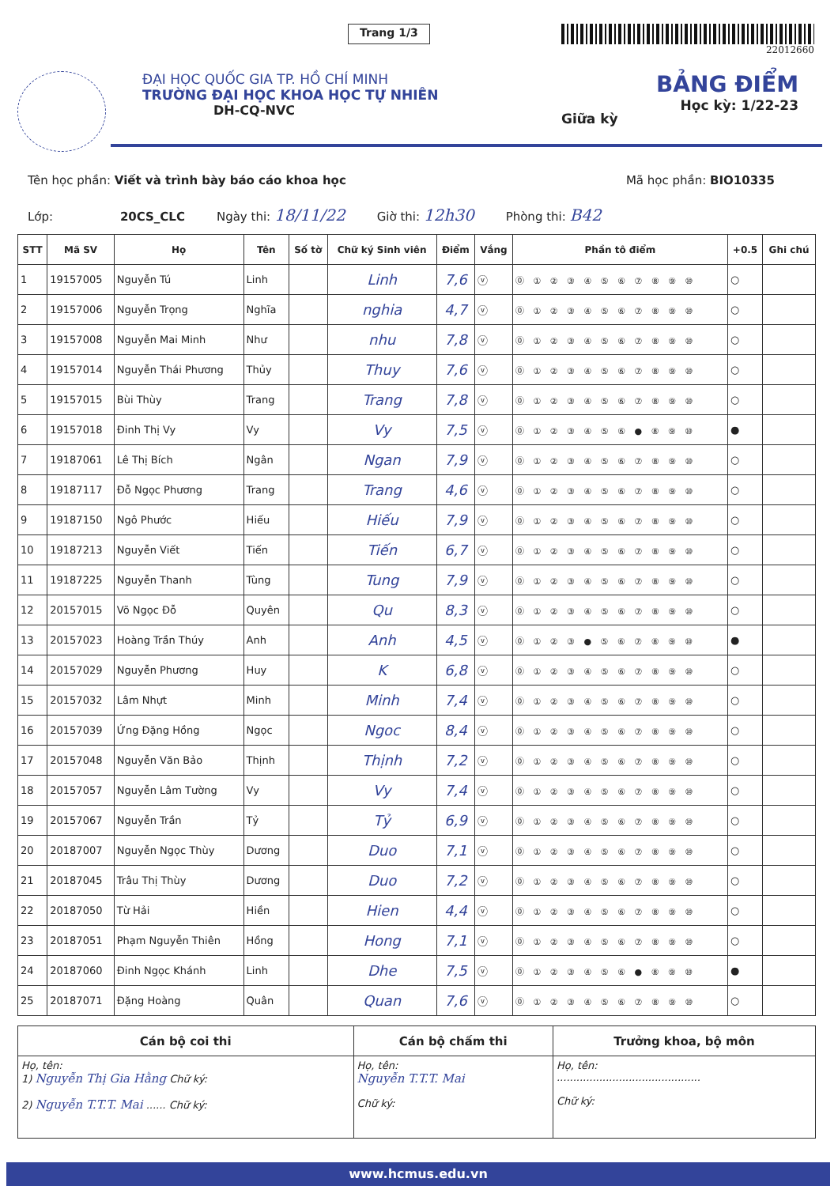Trang 1/3
22012660
ĐẠI HỌC QUỐC GIA TP. HỒ CHÍ MINH
TRƯỜNG ĐẠI HỌC KHOA HỌC TỰ NHIÊN
DH-CQ-NVC
Giữa kỳ
BẢNG ĐIỂM
Học kỳ: 1/22-23
Tên học phần: Viết và trình bày báo cáo khoa học Mã học phần: BIO10335
Lớp: 20CS_CLC Ngày thi: 18/11/22 Giờ thi: 12h30 Phòng thi: B42
| STT | Mã SV | Họ | Tên | Số tờ | Chữ ký Sinh viên | Điểm | Vắng | Phần tô điểm | +0.5 | Ghi chú |
| --- | --- | --- | --- | --- | --- | --- | --- | --- | --- | --- |
| 1 | 19157005 | Nguyễn Tú | Linh | | Linh | 7,6 | ⓥ | ⓪ ① ② ③ ④ ⑤ ⑥ ⑦ ⑧ ⑨ ⑩ | ○ | |
| 2 | 19157006 | Nguyễn Trọng | Nghĩa | | nghia | 4,7 | ⓥ | ⓪ ① ② ③ ④ ⑤ ⑥ ⑦ ⑧ ⑨ ⑩ | ○ | |
| 3 | 19157008 | Nguyễn Mai Minh | Như | | nhu | 7,8 | ⓥ | ⓪ ① ② ③ ④ ⑤ ⑥ ⑦ ⑧ ⑨ ⑩ | ○ | |
| 4 | 19157014 | Nguyễn Thái Phương | Thủy | | Thuy | 7,6 | ⓥ | ⓪ ① ② ③ ④ ⑤ ⑥ ⑦ ⑧ ⑨ ⑩ | ○ | |
| 5 | 19157015 | Bùi Thùy | Trang | | Trang | 7,8 | ⓥ | ⓪ ① ② ③ ④ ⑤ ⑥ ⑦ ⑧ ⑨ ⑩ | ○ | |
| 6 | 19157018 | Đinh Thị Vy | Vy | | Vy | 7,5 | ⓥ | ⓪ ① ② ③ ④ ⑤ ⑥ ● ⑧ ⑨ ⑩ | ● | |
| 7 | 19187061 | Lê Thị Bích | Ngân | | Ngan | 7,9 | ⓥ | ⓪ ① ② ③ ④ ⑤ ⑥ ⑦ ⑧ ⑨ ⑩ | ○ | |
| 8 | 19187117 | Đỗ Ngọc Phương | Trang | | Trang | 4,6 | ⓥ | ⓪ ① ② ③ ④ ⑤ ⑥ ⑦ ⑧ ⑨ ⑩ | ○ | |
| 9 | 19187150 | Ngô Phước | Hiếu | | Hiếu | 7,9 | ⓥ | ⓪ ① ② ③ ④ ⑤ ⑥ ⑦ ⑧ ⑨ ⑩ | ○ | |
| 10 | 19187213 | Nguyễn Viết | Tiến | | Tiến | 6,7 | ⓥ | ⓪ ① ② ③ ④ ⑤ ⑥ ⑦ ⑧ ⑨ ⑩ | ○ | |
| 11 | 19187225 | Nguyễn Thanh | Tùng | | Tung | 7,9 | ⓥ | ⓪ ① ② ③ ④ ⑤ ⑥ ⑦ ⑧ ⑨ ⑩ | ○ | |
| 12 | 20157015 | Võ Ngọc Đỗ | Quyên | | Qu | 8,3 | ⓥ | ⓪ ① ② ③ ④ ⑤ ⑥ ⑦ ⑧ ⑨ ⑩ | ○ | |
| 13 | 20157023 | Hoàng Trần Thúy | Anh | | Anh | 4,5 | ⓥ | ⓪ ① ② ③ ● ⑤ ⑥ ⑦ ⑧ ⑨ ⑩ | ● | |
| 14 | 20157029 | Nguyễn Phương | Huy | | K | 6,8 | ⓥ | ⓪ ① ② ③ ④ ⑤ ⑥ ⑦ ⑧ ⑨ ⑩ | ○ | |
| 15 | 20157032 | Lâm Nhựt | Minh | | Minh | 7,4 | ⓥ | ⓪ ① ② ③ ④ ⑤ ⑥ ⑦ ⑧ ⑨ ⑩ | ○ | |
| 16 | 20157039 | Ứng Đặng Hồng | Ngọc | | Ngoc | 8,4 | ⓥ | ⓪ ① ② ③ ④ ⑤ ⑥ ⑦ ⑧ ⑨ ⑩ | ○ | |
| 17 | 20157048 | Nguyễn Văn Bảo | Thịnh | | Thịnh | 7,2 | ⓥ | ⓪ ① ② ③ ④ ⑤ ⑥ ⑦ ⑧ ⑨ ⑩ | ○ | |
| 18 | 20157057 | Nguyễn Lâm Tường | Vy | | Vy | 7,4 | ⓥ | ⓪ ① ② ③ ④ ⑤ ⑥ ⑦ ⑧ ⑨ ⑩ | ○ | |
| 19 | 20157067 | Nguyễn Trần | Tỷ | | Tỷ | 6,9 | ⓥ | ⓪ ① ② ③ ④ ⑤ ⑥ ⑦ ⑧ ⑨ ⑩ | ○ | |
| 20 | 20187007 | Nguyễn Ngọc Thùy | Dương | | Duo | 7,1 | ⓥ | ⓪ ① ② ③ ④ ⑤ ⑥ ⑦ ⑧ ⑨ ⑩ | ○ | |
| 21 | 20187045 | Trâu Thị Thùy | Dương | | Duo | 7,2 | ⓥ | ⓪ ① ② ③ ④ ⑤ ⑥ ⑦ ⑧ ⑨ ⑩ | ○ | |
| 22 | 20187050 | Từ Hải | Hiền | | Hien | 4,4 | ⓥ | ⓪ ① ② ③ ④ ⑤ ⑥ ⑦ ⑧ ⑨ ⑩ | ○ | |
| 23 | 20187051 | Phạm Nguyễn Thiên | Hồng | | Hong | 7,1 | ⓥ | ⓪ ① ② ③ ④ ⑤ ⑥ ⑦ ⑧ ⑨ ⑩ | ○ | |
| 24 | 20187060 | Đinh Ngọc Khánh | Linh | | Dhe | 7,5 | ⓥ | ⓪ ① ② ③ ④ ⑤ ⑥ ● ⑧ ⑨ ⑩ | ● | |
| 25 | 20187071 | Đặng Hoàng | Quân | | Quan | 7,6 | ⓥ | ⓪ ① ② ③ ④ ⑤ ⑥ ⑦ ⑧ ⑨ ⑩ | ○ | |
| Cán bộ coi thi | Cán bộ chấm thi | Trưởng khoa, bộ môn |
| --- | --- | --- |
| Họ, tên: 1) Nguyễn Thị Gia Hằng Chữ ký: 2) Nguyễn T.T.T. Mai ...... Chữ ký: | Họ, tên: Nguyễn T.T.T. Mai Chữ ký: | Họ, tên: ............................................ Chữ ký: |
www.hcmus.edu.vn